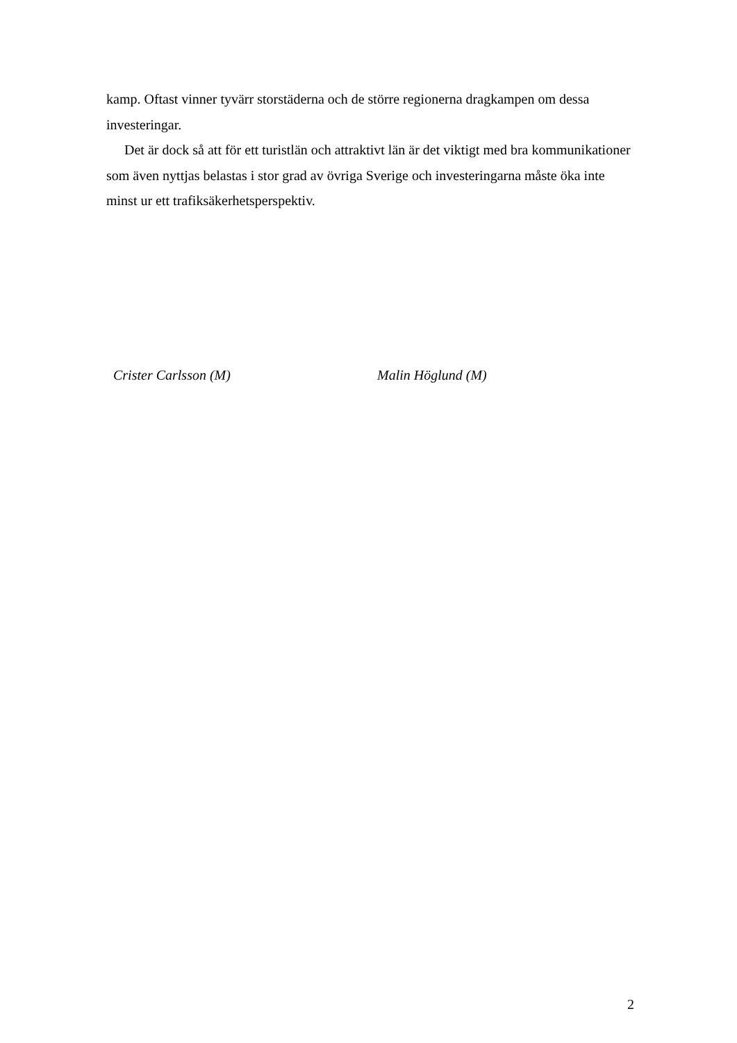kamp. Oftast vinner tyvärr storstäderna och de större regionerna dragkampen om dessa investeringar.
Det är dock så att för ett turistlän och attraktivt län är det viktigt med bra kommunikationer som även nyttjas belastas i stor grad av övriga Sverige och investeringarna måste öka inte minst ur ett trafiksäkerhetsperspektiv.
Crister Carlsson (M) Malin Höglund (M)
2